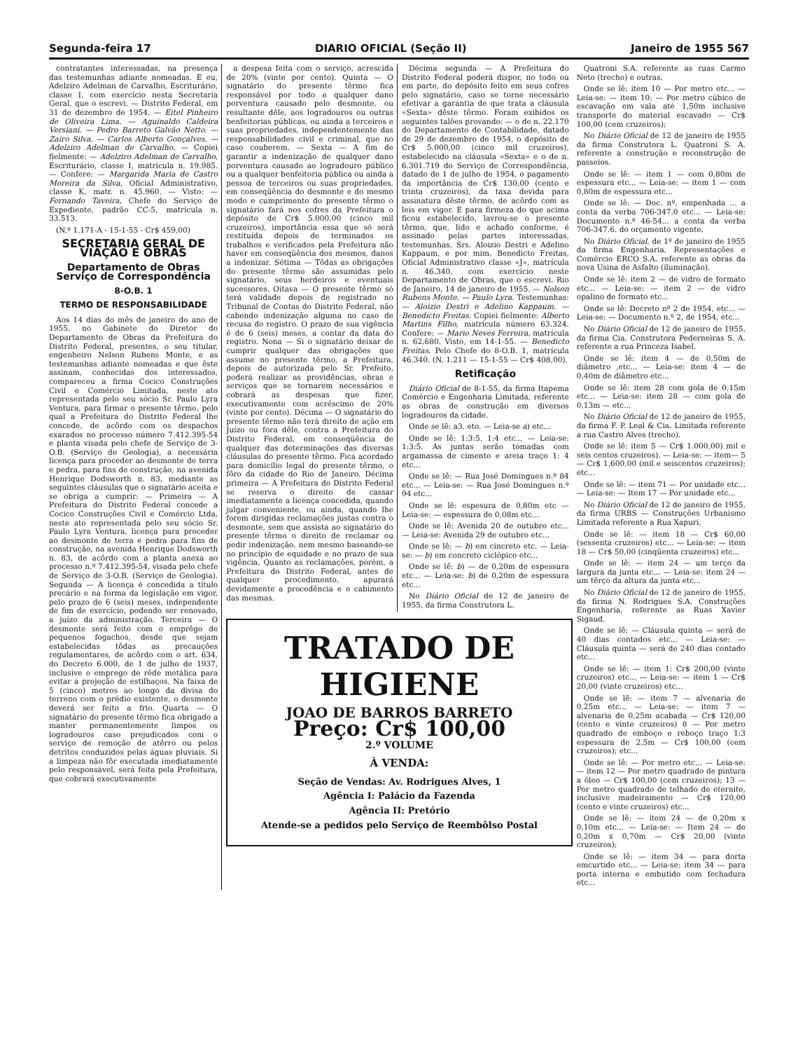Segunda-feira 17 DIARIO OFICIAL (Seção II) Janeiro de 1955 567
contratantes interessadas, na presença das testemunhas adiante nomeadas. E eu, Adelziro Adelman de Carvalho, Escriturário, classe I, com exercício nesta Secretaria Geral, que o escrevi. — Distrito Federal, em 31 de dezembro de 1954. — Eitel Pinheiro de Oliveira Lima. — Aguinaldo Caldeira Versiani. — Pedro Barreto Galvão Netto. — Zairo Silva. — Carlos Alberto Gonçalves. — Adelziro Adelman de Carvalho. — Copiei fielmente: — Adelziro Adelman de Carvalho, Escriturário, classe I, matrícula n. 19.985. — Confere: — Margarida Maria de Castro Moreira da Silva, Oficial Administrativo, classe K, matr. n. 45.960. — Visto: — Fernando Taveira, Chefe do Serviço de Expediente, padrão CC-5, matrícula n. 33.513.
(N.º 1.171-A - 15-1-55 - Cr$ 459,00)
SECRETARIA GERAL DE VIAÇÃO E OBRAS
Departamento de Obras
Serviço de Correspondência
8-O.B. 1
TERMO DE RESPONSABILIDADE
Aos 14 dias do mês de janeiro do ano de 1955, no Gabinete do Diretor do Departamento de Obras da Prefeitura do Distrito Federal, presentes, o seu titular, engenheiro Nelson Rubens Monte, e as testemunhas adiante nomeadas e que êste assinam, conhecidas dos interessados, compareceu a firma Cocico Construções Civil e Comércio Limitada, neste ato representada pelo seu sócio Sr. Paulo Lyra Ventura, para firmar o presente têrmo, pelo qual a Prefeitura do Distrito Federal lhe concede, de acôrdo com os despachos exarados no processo número 7.412.395-54 e planta visada pelo chefe de Serviço de 3-O.B. (Serviço de Geologia), a necessária licença para proceder ao desmonte de terra e pedra, para fins de construção, na avenida Henrique Dodsworth n. 83, mediante as seguintes cláusulas que o signatário aceita e se obriga a cumprir: — Primeira — A Prefeitura do Distrito Federal concede a Cocico Construções Civil e Comércio Ltda, neste ato representada pelo seu sócio Sr. Paulo Lyra Ventura, licença para proceder ao desmonte de terra e pedra para fins de construção, na avenida Henrique Dodsworth n. 83, de acôrdo com a planta anexa ao processo n.º 7.412.395-54, visada pelo chefe de Serviço de 3-O.B. (Serviço de Geologia). Segunda — A licença é concedida a título precário e na forma da legislação em vigor, pelo prazo de 6 (seis) meses, independente de fim de exercício, podendo ser renovado, a juízo da administração. Terceira — O desmonte será feito com o emprêgo de pequenos fogachos, desde que sejam estabelecidas tôdas as precauções regulamentares, de acôrdo com o art. 634, do Decreto 6.000, de 1 de julho de 1937, inclusive o emprego de rêde metálica para evitar a projeção de estilhaços. Na faixa de 5 (cinco) metros ao longo da divisa do terreno com o prédio existente, o desmonte deverá ser feito a frio. Quarta — O signatário do presente têrmo fica obrigado a manter permanentemente limpos os logradouros caso prejudicados com o serviço de remoção de atêrro ou pelos detritos conduzidos pelas águas pluviais. Si a limpeza não fôr executada imediatamente pelo responsável, será feita pela Prefeitura, que cobrará executivamente
a despesa feita com o serviço, acrescida de 20% (vinte por cento). Quinta — O signatário do presente têrmo fica responsável por todo e qualquer dano porventura causado pelo desmonte, ou resultante dêle, aos logradouros ou outras benfeitorias públicas, ou ainda a terceiros e suas propriedades, independentemente das responsabilidades civil e criminal, que no caso couberem. — Sexta — A fim de garantir a indenização de qualquer dano porventura causado ao logradouro público ou a qualquer benfeitoria pública ou ainda a pessoa de terceiros ou suas propriedades, em conseqüência do desmonte e do mesmo modo e cumprimento do presente têrmo o signatário fará nos cofres da Prefeitura o depósito de Cr$ 5.000,00 (cinco mil cruzeiros), importância essa que só será restituída depois de terminados os trabalhos e verificados pela Prefeitura não haver em conseqüência dos mesmos, danos a indenizar. Sétima — Tôdas as obrigações do presente têrmo são assumidas pelo signatário, seus herdeiros e eventuais sucessores. Oitava — O presente têrmo só terá validade depois de registrado no Tribunal de Contas do Distrito Federal, não cabendo indenização alguma no caso de recusa do registro. O prazo de sua vigência é de 6 (seis) meses, a contar da data do registro. Nona — Si o signatário deixar de cumprir qualquer das obrigações que assume no presente têrmo, a Prefeitura, depois de autorizada pelo Sr. Prefeito, poderá realizar as providências, obras e serviços que se tornarem necessários e cobrará as despesas que fizer, executivamente com acréscimo de 20% (vinte por cento). Décima — O signatário do presente têrmo não terá direito de ação em Juízo ou fora dêle, contra a Prefeitura do Distrito Federal, em conseqüência de qualquer das determinações das diversas cláusulas do presente têrmo. Fica acordado para domicílio legal do presente têrmo, o fôro da cidade do Rio de Janeiro. Décima primeira — A Prefeitura do Distrito Federal se reserva o direito de cassar imediatamente a licença concedida, quando julgar conveniente, ou ainda, quando lhe forem dirigidas reclamações justas contra o desmonte, sem que assista ao signatário do presente têrmo o direito de reclamar ou pedir indenização, nem mesmo baseando-se no princípio de equidade e no prazo de sua vigência. Quanto as reclamações, porém, a Prefeitura do Distrito Federal, antes de qualquer procedimento, apurará devidamente a procedência e o cabimento das mesmas.
Décima segunda — A Prefeitura do Distrito Federal poderá dispor, no todo ou em parte, do depósito feito em seus cofres pelo signatário, caso se torne necessário efetivar a garantia de que trata a cláusula «Sexta» dêste têrmo. Foram exibidos os seguintes talões provando: — o de n. 22.170 do Departamento de Contabilidade, datado de 29 de dezembro de 1954, o depósito de Cr$ 5.000,00 (cinco mil cruzeiros), estabelecido na cláusula «Sexta» e o de n. 6.301.719 do Serviço de Correspondência, datado de 1 de julho de 1954, o pagamento da importância de Cr$ 130,00 (cento e trinta cruzeiros), da taxa devida para assinatura dêste têrmo, de acôrdo com as leis em vigor. E para firmeza do que acima ficou estabelecido, lavrou-se o presente têrmo, que, lido e achado conforme, é assinado pelas partes interessadas, testemunhas, Srs. Aloizio Destri e Adelino Kappaum, e por mim, Benedicto Freitas, Oficial Administrativo classe «J», matrícula n. 46.340, com exercício neste Departamento de Obras, que o escrevi. Rio de Janeiro, 14 de janeiro de 1955. — Nelson Rubens Monte. — Paulo Lyra. Testemunhas: — Aloizio Destri e Adelino Kappaum. — Benedicto Freitas. Copiei fielmente: Alberto Martins Filho, matrícula número 63.324. Confere: — Mario Neves Ferreira, matrícula n. 62.680. Visto, em 14-1-55. — Benedicto Freitas. Pelo Chefe do 8-O.B. 1, matrícula 46.340. (N. 1.211 — 15-1-55 — Cr$ 408,00).
Retificação
Diário Oficial de 8-1-55, da firma Itapema Comércio e Engenharia Limitada, referente as obras de construção em diversos logradouros da cidade.
Onde se lê: a3. eto. — Leia-se a) etc...
Onde se lê: 1:3:5. 1:4 etc... — Leia-se: 1:3:5. As juntas serão tomadas com argamassa de cimento e areia traço 1: 4 etc...
Onde se lê: — Rua José Domingues n.º 84 etc... — Leia-se: — Rua José Domingues n.º 94 etc...
Onde se lê: espesura de 0,80m etc — Leia-se: — espessura de 0,08m etc...
Onde se lê: Avenida 20 de outubro etc... — Leia-se: Avenida 29 de outubro etc...
Onde se lê: — b) em cincreto etc. — Leia-se: — b) em concreto ciclópico etc...
Onde se lê: b) — de 0,20m de espessura etc... — Leia-se: b) de 0,20m de espessura etc...
No Diário Oficial de 12 de janeiro de 1955, da firma Construtora L.
TRATADO DE HIGIENE
JOAO DE BARROS BARRETO
Preço: Cr$ 100,00
2.º VOLUME
À VENDA:
Seção de Vendas: Av. Rodrigues Alves, 1
Agência I: Palácio da Fazenda
Agência II: Pretório
Atende-se a pedidos pelo Serviço de Reembôlso Postal
Quatroni S.A. referente as ruas Carmo Neto (trecho) e outras.
Onde se lê: item 10 — Por metro etc... — Leia-se: — item 10: — Por metro cúbico de escavação em vala até 1,50m inclusive transporte do material escavado — Cr$ 100,00 (cem cruzeiros);
No Diário Oficial de 12 de janeiro de 1955 da firma Construtora L. Quatroni S. A. referente a construção e reconstrução de passeios.
Onde se lê: — item 1 — com 0,80m de espessura etc... — Leia-se: — item 1 — com 0,80m de espessura etc...
Onde se lê: — Doc. nº. empenhada ... a conta da verba 706-347.0 etc... — Leia-se: Documento n.º 46-54... a conta da verba 706-347.6. do orçamento vigente.
No Diário Oficial, de 1º de janeiro de 1955 da firma Engenharia, Representações e Comércio ERCO S.A. referente as obras da nova Usina de Asfalto (iluminação).
Onde se lê: item 2 — de vidro de formato etc... — Leia-se: — item 2 — de vidro opalino de formato etc...
Onde se lê: Decreto nº 2 de 1954, etc... — Leia-se: — Documento n.º 2, de 1954, etc...
No Diário Oficial de 12 de janeiro de 1955, da firma Cia. Construtora Pederneiras S. A. referente a rua Princeza Isabel.
Onde se lê: item 4 — de 0,50m de diâmetro ,etc... — Leia-se: item 4 — de 0,40m de diâmetro etc...
Onde se lê: item 28 com gola de 0,15m etc... — Leia-se: item 28 — com gola de 0,13m — etc...
No Diário Oficial de 12 de janeiro de 1955, da firma F. P. Leal & Cia. Limitada referente a rua Castro Alves (trecho).
Onde se lê: item 5 — Cr$ 1.000,00) mil e seis centos cruzeiros), — Leia-se: — item— 5 — Cr$ 1.600,00 (mil e seiscentos cruzeiros); etc...
Onde se lê: — item 71 — Por unidade etc... — Leia-se: — Item 17 — Por unidade etc...
No Diário Oficial de 12 de janeiro de 1955, da firma URBS — Construções Urbanismo Limitada referente a Rua Xapuri.
Onde se lê: — item 18 — Cr$ 60,00 (sessenta cruzeiros) etc... — Leia-se: — item 18 — Cr$ 50,00 (cinqüenta cruzeiros) etc...
Onde se lê: — item 24 — um terço da largura da junta etc... — Leia-se: item 24 — um têrço da altura da junta etc...
No Diário Oficial de 12 de janeiro de 1955, da firma N. Rodrigues S.A. Construções Engenharia, referente as Ruas Xavier Sigaud.
Onde se lê: — Cláusula quinta — será de 40 dias contados etc... — Leia-se: — Cláusula quinta — será de 240 dias contado etc...
Onde se lê: — item 1: Cr$ 200,00 (vinte cruzeiros) etc... — Leia-se: — item 1 — Cr$ 20,00 (vinte cruzeiros) etc...
Onde se lê: — item 7 — alvenaria de 0,25m etc... — Leia-se: — item 7 — alvenaria de 0,25m acabada — Cr$ 120,00 (cento e vinte cruzeiros) 8 — Por metro quadrado de emboço e reboço traço 1:3 espessura de 2,5m — Cr$ 100,00 (cem cruzeiros); etc...
Onde se lê: — Por metro etc... — Leia-se: — item 12 — Por metro quadrado de pintura a óleo — Cr$ 100,00 (cem cruzeiros); 13 — Por metro quadrado de telhado de eternite, inclusive madeiramento — Cr$ 120,00 (cento e vinte cruzeiros) etc...
Onde se lê: — item 24 — de 0,20m x 0,10m etc... — Leia-se: — Item 24 — de 0,20m x 0,70m — Cr$ 20,00 (vinte cruzeiros);
Onde se lê: — item 34 — para dorta emcurtido etc... — Leia-se: item 34 — para porta interna e embutido com fechadura etc...